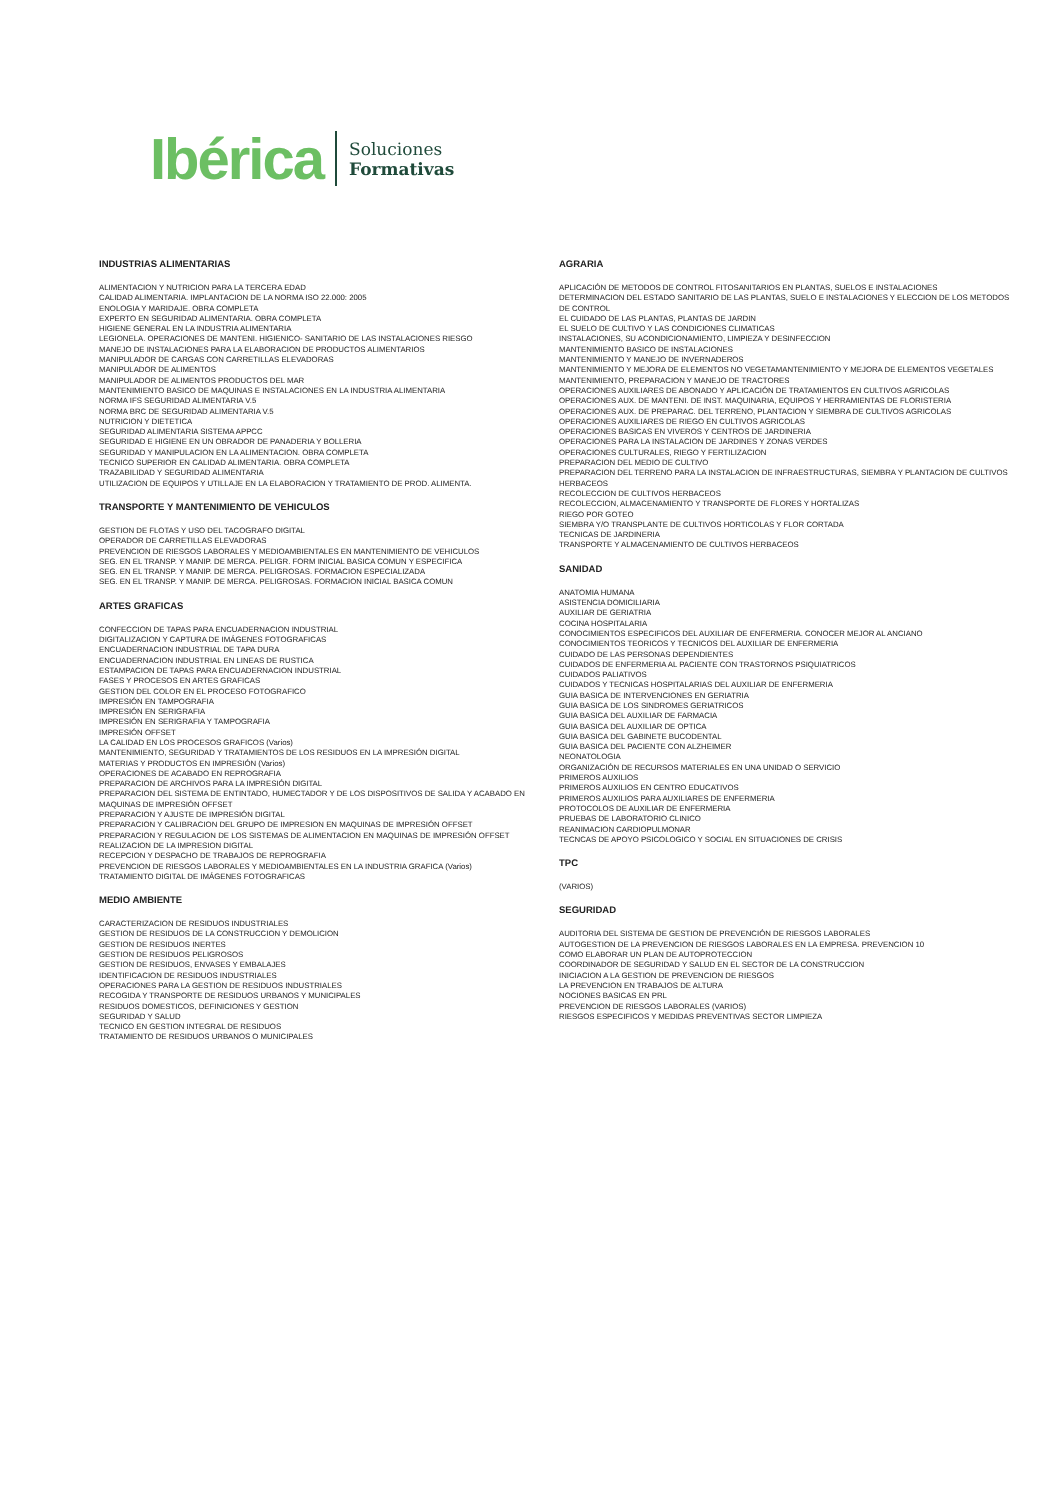Ibérica
Soluciones
Formativas
INDUSTRIAS ALIMENTARIAS
ALIMENTACION Y NUTRICION PARA LA TERCERA EDAD
CALIDAD ALIMENTARIA. IMPLANTACION DE LA NORMA ISO 22.000: 2005
ENOLOGIA Y MARIDAJE. OBRA COMPLETA
EXPERTO EN SEGURIDAD ALIMENTARIA. OBRA COMPLETA
HIGIENE GENERAL EN LA INDUSTRIA ALIMENTARIA
LEGIONELA. OPERACIONES DE MANTENI. HIGIENICO- SANITARIO DE LAS INSTALACIONES RIESGO
MANEJO DE INSTALACIONES PARA LA ELABORACION DE PRODUCTOS ALIMENTARIOS
MANIPULADOR DE CARGAS CON CARRETILLAS ELEVADORAS
MANIPULADOR DE ALIMENTOS
MANIPULADOR DE ALIMENTOS PRODUCTOS DEL MAR
MANTENIMIENTO BASICO DE MAQUINAS E INSTALACIONES EN LA INDUSTRIA ALIMENTARIA
NORMA IFS SEGURIDAD ALIMENTARIA V.5
NORMA BRC DE SEGURIDAD ALIMENTARIA V.5
NUTRICION Y DIETETICA
SEGURIDAD ALIMENTARIA SISTEMA APPCC
SEGURIDAD E HIGIENE EN UN OBRADOR DE PANADERIA Y BOLLERIA
SEGURIDAD Y MANIPULACION EN LA ALIMENTACION. OBRA COMPLETA
TECNICO SUPERIOR EN CALIDAD ALIMENTARIA. OBRA COMPLETA
TRAZABILIDAD Y SEGURIDAD ALIMENTARIA
UTILIZACION DE EQUIPOS Y UTILLAJE EN LA ELABORACION Y TRATAMIENTO DE PROD. ALIMENTA.
TRANSPORTE Y MANTENIMIENTO DE VEHICULOS
GESTION DE FLOTAS Y USO DEL TACOGRAFO DIGITAL
OPERADOR DE CARRETILLAS ELEVADORAS
PREVENCION DE RIESGOS LABORALES Y MEDIOAMBIENTALES EN MANTENIMIENTO DE VEHICULOS
SEG. EN EL TRANSP. Y MANIP. DE MERCA. PELIGR. FORM INICIAL BASICA COMUN Y ESPECIFICA
SEG. EN EL TRANSP. Y MANIP. DE MERCA. PELIGROSAS. FORMACION ESPECIALIZADA
SEG. EN EL TRANSP. Y MANIP. DE MERCA. PELIGROSAS. FORMACION INICIAL BASICA COMUN
ARTES GRAFICAS
CONFECCION DE TAPAS PARA ENCUADERNACION INDUSTRIAL
DIGITALIZACION Y CAPTURA DE IMÁGENES FOTOGRAFICAS
ENCUADERNACION INDUSTRIAL DE TAPA DURA
ENCUADERNACION INDUSTRIAL EN LINEAS DE RUSTICA
ESTAMPACION DE TAPAS PARA ENCUADERNACION INDUSTRIAL
FASES Y PROCESOS EN ARTES GRAFICAS
GESTION DEL COLOR EN EL PROCESO FOTOGRAFICO
IMPRESIÓN EN TAMPOGRAFIA
IMPRESIÓN EN SERIGRAFIA
IMPRESIÓN EN SERIGRAFIA Y TAMPOGRAFIA
IMPRESIÓN OFFSET
LA CALIDAD EN LOS PROCESOS GRAFICOS (Varios)
MANTENIMIENTO, SEGURIDAD Y TRATAMIENTOS DE LOS RESIDUOS EN LA IMPRESIÓN DIGITAL
MATERIAS Y PRODUCTOS EN IMPRESIÓN (Varios)
OPERACIONES DE ACABADO EN REPROGRAFIA
PREPARACION DE ARCHIVOS PARA LA IMPRESIÓN DIGITAL
PREPARACION DEL SISTEMA DE ENTINTADO, HUMECTADOR Y DE LOS DISPOSITIVOS DE SALIDA Y ACABADO EN MAQUINAS DE IMPRESIÓN OFFSET
PREPARACION Y AJUSTE DE IMPRESIÓN DIGITAL
PREPARACION Y CALIBRACION DEL GRUPO DE IMPRESION EN MAQUINAS DE IMPRESIÓN OFFSET
PREPARACION Y REGULACION DE LOS SISTEMAS DE ALIMENTACION EN MAQUINAS DE IMPRESIÓN OFFSET
REALIZACION DE LA IMPRESION DIGITAL
RECEPCION Y DESPACHO DE TRABAJOS DE REPROGRAFIA
PREVENCION DE RIESGOS LABORALES Y MEDIOAMBIENTALES EN LA INDUSTRIA GRAFICA (Varios)
TRATAMIENTO DIGITAL DE IMÁGENES FOTOGRAFICAS
MEDIO AMBIENTE
CARACTERIZACION DE RESIDUOS INDUSTRIALES
GESTION DE RESIDUOS DE LA CONSTRUCCION Y DEMOLICION
GESTION DE RESIDUOS INERTES
GESTION DE RESIDUOS PELIGROSOS
GESTION DE RESIDUOS, ENVASES Y EMBALAJES
IDENTIFICACION DE RESIDUOS INDUSTRIALES
OPERACIONES PARA LA GESTION DE RESIDUOS INDUSTRIALES
RECOGIDA Y TRANSPORTE DE RESIDUOS URBANOS Y MUNICIPALES
RESIDUOS DOMESTICOS, DEFINICIONES Y GESTION
SEGURIDAD Y SALUD
TECNICO EN GESTION INTEGRAL DE RESIDUOS
TRATAMIENTO DE RESIDUOS URBANOS O MUNICIPALES
AGRARIA
APLICACIÓN DE METODOS DE CONTROL FITOSANITARIOS EN PLANTAS, SUELOS E INSTALACIONES
DETERMINACION DEL ESTADO SANITARIO DE LAS PLANTAS, SUELO E INSTALACIONES Y ELECCION DE LOS METODOS DE CONTROL
EL CUIDADO DE LAS PLANTAS, PLANTAS DE JARDIN
EL SUELO DE CULTIVO Y LAS CONDICIONES CLIMATICAS
INSTALACIONES, SU ACONDICIONAMIENTO, LIMPIEZA Y DESINFECCION
MANTENIMIENTO BASICO DE INSTALACIONES
MANTENIMIENTO Y MANEJO DE INVERNADEROS
MANTENIMIENTO Y MEJORA DE ELEMENTOS NO VEGETAMANTENIMIENTO Y MEJORA DE ELEMENTOS VEGETALES
MANTENIMIENTO, PREPARACION Y MANEJO DE TRACTORES
OPERACIONES AUXILIARES DE ABONADO Y APLICACIÓN DE TRATAMIENTOS EN CULTIVOS AGRICOLAS
OPERACIONES AUX. DE MANTENI. DE INST. MAQUINARIA, EQUIPOS Y HERRAMIENTAS DE FLORISTERIA
OPERACIONES AUX. DE PREPARAC. DEL TERRENO, PLANTACION Y SIEMBRA DE CULTIVOS AGRICOLAS
OPERACIONES AUXILIARES DE RIEGO EN CULTIVOS AGRICOLAS
OPERACIONES BASICAS EN VIVEROS Y CENTROS DE JARDINERIA
OPERACIONES PARA LA INSTALACION DE JARDINES Y ZONAS VERDES
OPERACIONES CULTURALES, RIEGO Y FERTILIZACION
PREPARACION DEL MEDIO DE CULTIVO
PREPARACION DEL TERRENO PARA LA INSTALACION DE INFRAESTRUCTURAS, SIEMBRA Y PLANTACION DE CULTIVOS HERBACEOS
RECOLECCION DE CULTIVOS HERBACEOS
RECOLECCION, ALMACENAMIENTO Y TRANSPORTE DE FLORES Y HORTALIZAS
RIEGO POR GOTEO
SIEMBRA Y/O TRANSPLANTE DE CULTIVOS HORTICOLAS Y FLOR CORTADA
TECNICAS DE JARDINERIA
TRANSPORTE Y ALMACENAMIENTO DE CULTIVOS HERBACEOS
SANIDAD
ANATOMIA HUMANA
ASISTENCIA DOMICILIARIA
AUXILIAR DE GERIATRIA
COCINA HOSPITALARIA
CONOCIMIENTOS ESPECIFICOS DEL AUXILIAR DE ENFERMERIA. CONOCER MEJOR AL ANCIANO
CONOCIMIENTOS TEORICOS Y TECNICOS DEL AUXILIAR DE ENFERMERIA
CUIDADO DE LAS PERSONAS DEPENDIENTES
CUIDADOS DE ENFERMERIA AL PACIENTE CON TRASTORNOS PSIQUIATRICOS
CUIDADOS PALIATIVOS
CUIDADOS Y TECNICAS HOSPITALARIAS DEL AUXILIAR DE ENFERMERIA
GUIA BASICA DE INTERVENCIONES EN GERIATRIA
GUIA BASICA DE LOS SINDROMES GERIATRICOS
GUIA BASICA DEL AUXILIAR DE FARMACIA
GUIA BASICA DEL AUXILIAR DE OPTICA
GUIA BASICA DEL GABINETE BUCODENTAL
GUIA BASICA DEL PACIENTE CON ALZHEIMER
NEONATOLOGIA
ORGANIZACIÓN DE RECURSOS MATERIALES EN UNA UNIDAD O SERVICIO
PRIMEROS AUXILIOS
PRIMEROS AUXILIOS EN CENTRO EDUCATIVOS
PRIMEROS AUXILIOS PARA AUXILIARES DE ENFERMERIA
PROTOCOLOS DE AUXILIAR DE ENFERMERIA
PRUEBAS DE LABORATORIO CLINICO
REANIMACION CARDIOPULMONAR
TECNCAS DE APOYO PSICOLOGICO Y SOCIAL EN SITUACIONES DE CRISIS
TPC
(VARIOS)
SEGURIDAD
AUDITORIA DEL SISTEMA DE GESTION DE PREVENCIÓN DE RIESGOS LABORALES
AUTOGESTION DE LA PREVENCION DE RIESGOS LABORALES EN LA EMPRESA. PREVENCION 10
COMO ELABORAR UN PLAN DE AUTOPROTECCION
COORDINADOR DE SEGURIDAD Y SALUD EN EL SECTOR DE LA CONSTRUCCION
INICIACION A LA GESTION DE PREVENCION DE RIESGOS
LA PREVENCION EN TRABAJOS DE ALTURA
NOCIONES BASICAS EN PRL
PREVENCION DE RIESGOS LABORALES (VARIOS)
RIESGOS ESPECIFICOS Y MEDIDAS PREVENTIVAS SECTOR LIMPIEZA